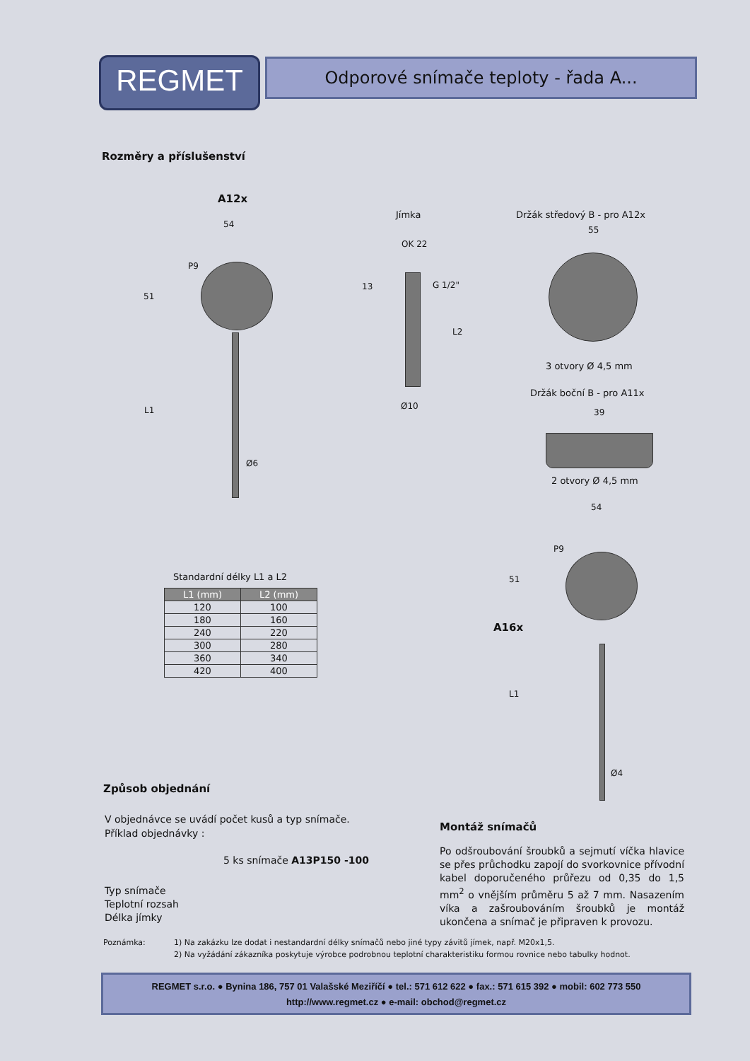REGMET Odporové snímače teploty - řada A...
Rozměry a příslušenství
A12x
54
P9
51
L1
Ø6
Jímka
OK 22
13 G 1/2"
L2
Ø10
Držák středový B - pro A12x
55
3 otvory Ø 4,5 mm
Držák boční B - pro A11x
39
2 otvory Ø 4,5 mm
54
P9
51
A16x
L1
Ø4
Standardní délky L1 a L2
| L1 (mm) | L2 (mm) |
| --- | --- |
| 120 | 100 |
| 180 | 160 |
| 240 | 220 |
| 300 | 280 |
| 360 | 340 |
| 420 | 400 |
Způsob objednání
V objednávce se uvádí počet kusů a typ snímače.
Příklad objednávky :
5 ks snímače A13P150 -100
Typ snímače
Teplotní rozsah
Délka jímky
Montáž snímačů
Po odšroubování šroubků a sejmutí víčka hlavice se přes průchodku zapojí do svorkovnice přívodní kabel doporučeného průřezu od 0,35 do 1,5 mm<sup>2</sup> o vnějším průměru 5 až 7 mm. Nasazením víka a zašroubováním šroubků je montáž ukončena a snímač je připraven k provozu.
Poznámka: 1) Na zakázku lze dodat i nestandardní délky snímačů nebo jiné typy závitů jímek, např. M20x1,5.
2) Na vyžádání zákazníka poskytuje výrobce podrobnou teplotní charakteristiku formou rovnice nebo tabulky hodnot.
REGMET s.r.o. ● Bynina 186, 757 01 Valašské Meziříčí ● tel.: 571 612 622 ● fax.: 571 615 392 ● mobil: 602 773 550
http://www.regmet.cz ● e-mail: obchod@regmet.cz